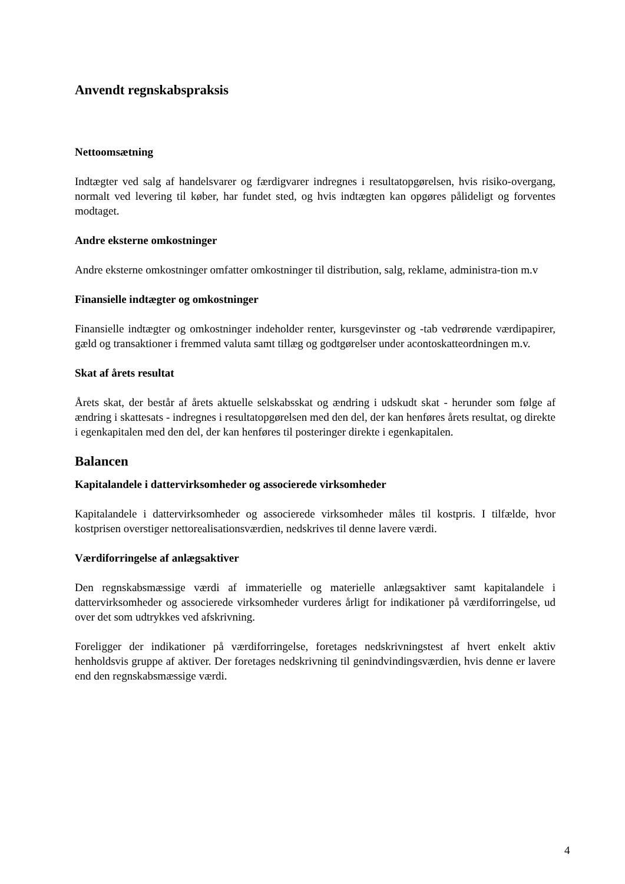Anvendt regnskabspraksis
Nettoomsætning
Indtægter ved salg af handelsvarer og færdigvarer indregnes i resultatopgørelsen, hvis risiko-overgang, normalt ved levering til køber, har fundet sted, og hvis indtægten kan opgøres pålideligt og forventes modtaget.
Andre eksterne omkostninger
Andre eksterne omkostninger omfatter omkostninger til distribution, salg, reklame, administra-tion m.v
Finansielle indtægter og omkostninger
Finansielle indtægter og omkostninger indeholder renter, kursgevinster og -tab vedrørende værdipapirer, gæld og transaktioner i fremmed valuta samt tillæg og godtgørelser under acontoskatteordningen m.v.
Skat af årets resultat
Årets skat, der består af årets aktuelle selskabsskat og ændring i udskudt skat - herunder som følge af ændring i skattesats - indregnes i resultatopgørelsen med den del, der kan henføres årets resultat, og direkte i egenkapitalen med den del, der kan henføres til posteringer direkte i egenkapitalen.
Balancen
Kapitalandele i dattervirksomheder og associerede virksomheder
Kapitalandele i dattervirksomheder og associerede virksomheder måles til kostpris. I tilfælde, hvor kostprisen overstiger nettorealisationsværdien, nedskrives til denne lavere værdi.
Værdiforringelse af anlægsaktiver
Den regnskabsmæssige værdi af immaterielle og materielle anlægsaktiver samt kapitalandele i dattervirksomheder og associerede virksomheder vurderes årligt for indikationer på værdiforringelse, ud over det som udtrykkes ved afskrivning.
Foreligger der indikationer på værdiforringelse, foretages nedskrivningstest af hvert enkelt aktiv henholdsvis gruppe af aktiver. Der foretages nedskrivning til genindvindingsværdien, hvis denne er lavere end den regnskabsmæssige værdi.
4